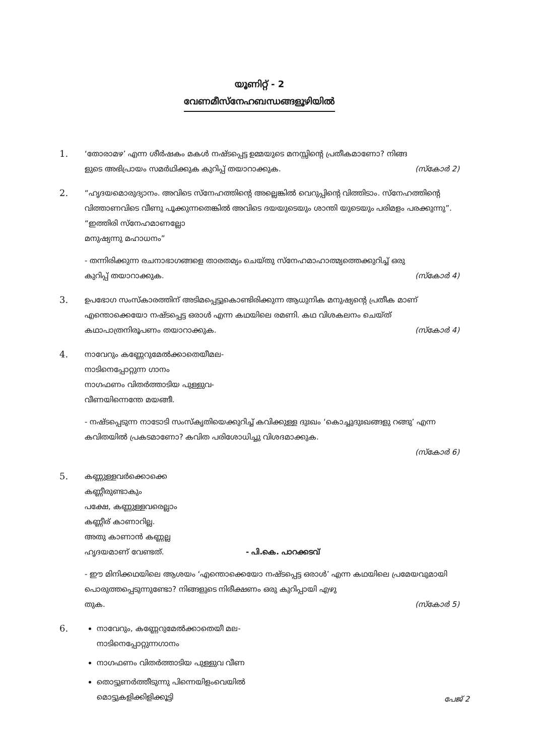യൂണിറ്റ് - 2
വേണമീസ്നേഹബന്ധങ്ങളൂഴിയിൽ
1.
‘തോരാമഴ’ എന്ന ശീർഷകം മകൾ നഷ്ടപ്പെട്ട ഉമ്മയുടെ മനസ്സിന്റെ പ്രതീകമാണോ? നിങ്ങ
ളുടെ അഭിപ്രായം സമർഥിക്കുക കുറിപ്പ് തയാറാക്കുക. (സ്കോർ 2)
2.
“ഹൃദയമൊരുദ്യാനം. അവിടെ സ്നേഹത്തിന്റെ അല്ലെങ്കിൽ വെറുപ്പിന്റെ വിത്തിടാം. സ്നേഹത്തിന്റെ വിത്താണവിടെ വീണു പൂക്കുന്നതെങ്കിൽ അവിടെ ദയയുടെയും ശാന്തി യുടെയും പരിമളം പരക്കുന്നു”.
“ഇത്തിരി സ്നേഹമാണല്ലോ
മനുഷ്യന്നു മഹാധനം”
- തന്നിരിക്കുന്ന രചനാഭാഗങ്ങളെ താരതമ്യം ചെയ്തു സ്നേഹമാഹാത്മ്യത്തെക്കുറിച്ച് ഒരു
കുറിപ്പ് തയാറാക്കുക. (സ്കോർ 4)
3.
ഉപഭോഗ സംസ്കാരത്തിന് അടിമപ്പെട്ടുകൊണ്ടിരിക്കുന്ന ആധുനിക മനുഷ്യന്റെ പ്രതീക മാണ് എന്തൊക്കെയോ നഷ്ടപ്പെട്ട ഒരാൾ എന്ന കഥയിലെ രമണി. കഥ വിശകലനം ചെയ്ത്
കഥാപാത്രനിരൂപണം തയാറാക്കുക. (സ്കോർ 4)
4.
നാവേറും കണ്ണേറുമേൽക്കാതെയീമല-
നാടിനെപ്പോറ്റുന്ന ഗാനം
നാഗഫണം വിതർത്താടിയ പുള്ളുവ-
വീണയിന്നെന്തേ മയങ്ങീ.
- നഷ്ടപ്പെടുന്ന നാടോടി സംസ്കൃതിയെക്കുറിച്ച് കവിക്കുള്ള ദുഃഖം ‘കൊച്ചുദുഃഖങ്ങളു റങ്ങു’ എന്ന കവിതയിൽ പ്രകടമാണോ? കവിത പരിശോധിച്ചു വിശദമാക്കുക.
(സ്കോർ 6)
5.
കണ്ണുള്ളവർക്കൊക്കെ
കണ്ണീരുണ്ടാകും
പക്ഷേ, കണ്ണുള്ളവരെല്ലാം
കണ്ണീര് കാണാറില്ല.
അതു കാണാൻ കണ്ണല്ല
ഹൃദയമാണ് വേണ്ടത്. - പി.കെ. പാറക്കടവ്
- ഈ മിനിക്കഥയിലെ ആശയം ‘എന്തൊക്കെയോ നഷ്ടപ്പെട്ട ഒരാൾ’ എന്ന കഥയിലെ പ്രമേയവുമായി പൊരുത്തപ്പെടുന്നുണ്ടോ? നിങ്ങളുടെ നിരീക്ഷണം ഒരു കുറിപ്പായി എഴു
തുക. (സ്കോർ 5)
6.
നാവേറും, കണ്ണേറുമേൽക്കാതെയീ മല-
നാടിനെപ്പോറ്റുന്നഗാനം
നാഗഫണം വിതർത്താടിയ പുള്ളുവ വീണ
തൊട്ടുണർത്തീടുന്നു പിന്നെയിളംവെയിൽ
മൊട്ടുകളിക്കിളിക്കൂട്ടി
പേജ് 2